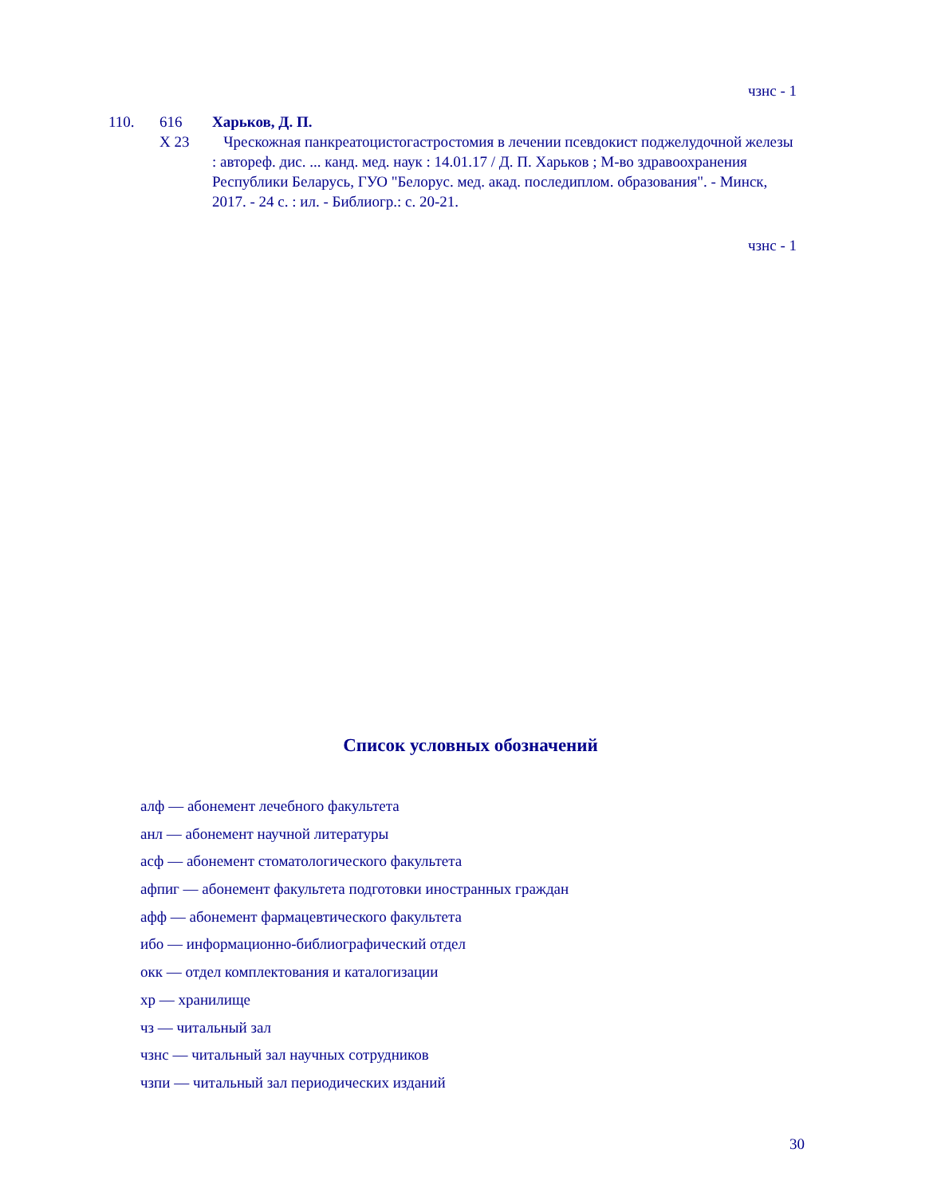чзнс - 1
110. 616
Х 23
Харьков, Д. П.
Чрескожная панкреатоцистогастростомия в лечении псевдокист поджелудочной железы : автореф. дис. ... канд. мед. наук : 14.01.17 / Д. П. Харьков ; М-во здравоохранения Республики Беларусь, ГУО "Белорус. мед. акад. последиплом. образования". - Минск, 2017. - 24 с. : ил. - Библиогр.: с. 20-21.
чзнс - 1
Список условных обозначений
алф — абонемент лечебного факультета
анл — абонемент научной литературы
асф — абонемент стоматологического факультета
афпиг — абонемент факультета подготовки иностранных граждан
афф — абонемент фармацевтического факультета
ибо — информационно-библиографический отдел
окк — отдел комплектования и каталогизации
хр — хранилище
чз — читальный зал
чзнс — читальный зал научных сотрудников
чзпи — читальный зал периодических изданий
30